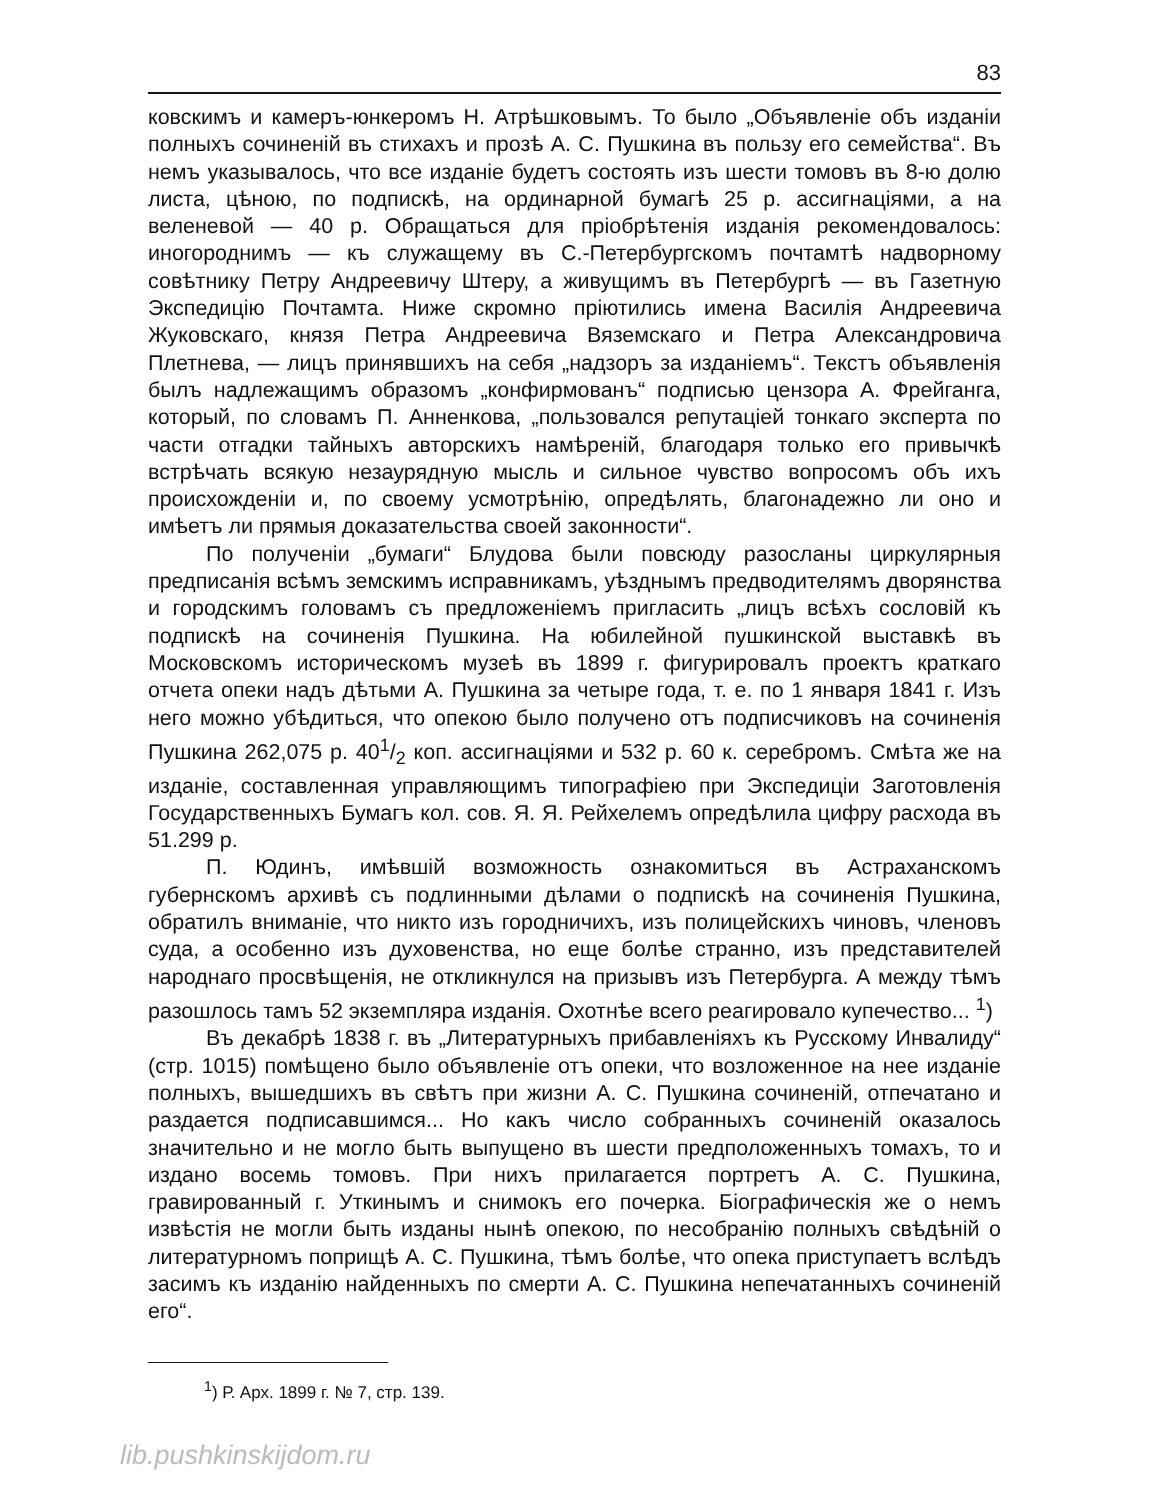83
ковскимъ и камеръ-юнкеромъ Н. Атрѣшковымъ. То было „Объявленіе объ изданіи полныхъ сочиненій въ стихахъ и прозѣ А. С. Пушкина въ пользу его семейства“. Въ немъ указывалось, что все изданіе будетъ состоять изъ шести томовъ въ 8-ю долю листа, цѣною, по подпискѣ, на ординарной бумагѣ 25 р. ассигнаціями, а на веленевой — 40 р. Обращаться для пріобрѣтенія изданія рекомендовалось: иногороднимъ — къ служащему въ С.-Петербургскомъ почтамтѣ надворному совѣтнику Петру Андреевичу Штеру, а живущимъ въ Петербургѣ — въ Газетную Экспедицію Почтамта. Ниже скромно пріютились имена Василія Андреевича Жуковскаго, князя Петра Андреевича Вяземскаго и Петра Александровича Плетнева, — лицъ принявшихъ на себя „надзоръ за изданіемъ“. Текстъ объявленія былъ надлежащимъ образомъ „конфирмованъ“ подписью цензора А. Фрейганга, который, по словамъ П. Анненкова, „пользовался репутаціей тонкаго эксперта по части отгадки тайныхъ авторскихъ намѣреній, благодаря только его привычкѣ встрѣчать всякую незаурядную мысль и сильное чувство вопросомъ объ ихъ происхожденіи и, по своему усмотрѣнію, опредѣлять, благонадежно ли оно и имѣетъ ли прямыя доказательства своей законности“.
По полученіи „бумаги“ Блудова были повсюду разосланы циркулярныя предписанія всѣмъ земскимъ исправникамъ, уѣзднымъ предводителямъ дворянства и городскимъ головамъ съ предложеніемъ пригласить „лицъ всѣхъ сословій къ подпискѣ на сочиненія Пушкина. На юбилейной пушкинской выставкѣ въ Московскомъ историческомъ музеѣ въ 1899 г. фигурировалъ проектъ краткаго отчета опеки надъ дѣтьми А. Пушкина за четыре года, т. е. по 1 января 1841 г. Изъ него можно убѣдиться, что опекою было получено отъ подписчиковъ на сочиненія Пушкина 262,075 р. 401/2 коп. ассигнаціями и 532 р. 60 к. серебромъ. Смѣта же на изданіе, составленная управляющимъ типографіею при Экспедиціи Заготовленія Государственныхъ Бумагъ кол. сов. Я. Я. Рейхелемъ опредѣлила цифру расхода въ 51.299 р.
П. Юдинъ, имѣвшій возможность ознакомиться въ Астраханскомъ губернскомъ архивѣ съ подлинными дѣлами о подпискѣ на сочиненія Пушкина, обратилъ вниманіе, что никто изъ городничихъ, изъ полицейскихъ чиновъ, членовъ суда, а особенно изъ духовенства, но еще болѣе странно, изъ представителей народнаго просвѣщенія, не откликнулся на призывъ изъ Петербурга. А между тѣмъ разошлось тамъ 52 экземпляра изданія. Охотнѣе всего реагировало купечество... <sup>1</sup>)
Въ декабрѣ 1838 г. въ „Литературныхъ прибавленіяхъ къ Русскому Инвалиду“ (стр. 1015) помѣщено было объявленіе отъ опеки, что возложенное на нее изданіе полныхъ, вышедшихъ въ свѣтъ при жизни А. С. Пушкина сочиненій, отпечатано и раздается подписавшимся... Но какъ число собранныхъ сочиненій оказалось значительно и не могло быть выпущено въ шести предположенныхъ томахъ, то и издано восемь томовъ. При нихъ прилагается портретъ А. С. Пушкина, гравированный г. Уткинымъ и снимокъ его почерка. Біографическія же о немъ извѣстія не могли быть изданы нынѣ опекою, по несобранію полныхъ свѣдѣній о литературномъ поприщѣ А. С. Пушкина, тѣмъ болѣе, что опека приступаетъ вслѣдъ засимъ къ изданію найденныхъ по смерти А. С. Пушкина непечатанныхъ сочиненій его“.
<sup>1</sup>) Р. Арх. 1899 г. № 7, стр. 139.
lib.pushkinskijdom.ru